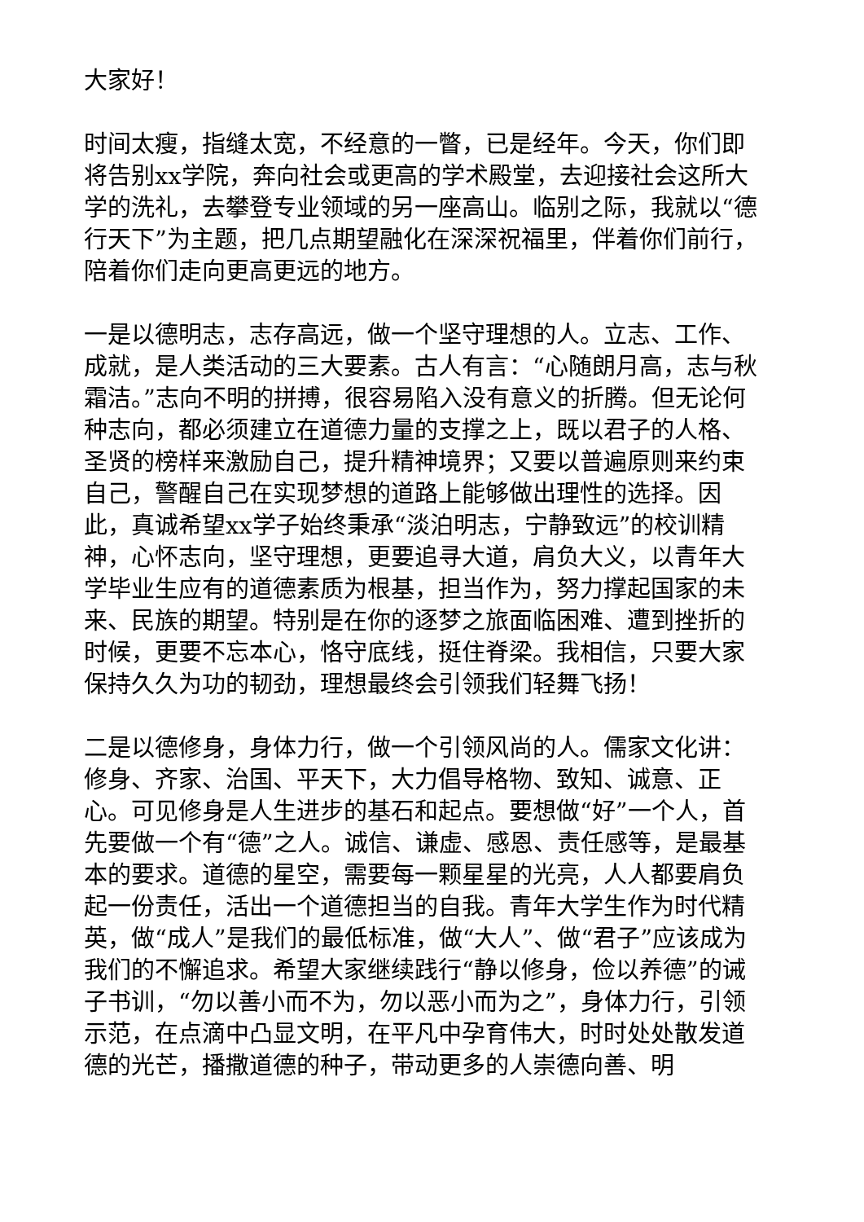大家好！
时间太瘦，指缝太宽，不经意的一瞥，已是经年。今天，你们即将告别xx学院，奔向社会或更高的学术殿堂，去迎接社会这所大学的洗礼，去攀登专业领域的另一座高山。临别之际，我就以“德行天下”为主题，把几点期望融化在深深祝福里，伴着你们前行，陪着你们走向更高更远的地方。
一是以德明志，志存高远，做一个坚守理想的人。立志、工作、成就，是人类活动的三大要素。古人有言：“心随朗月高，志与秋霜洁。”志向不明的拼搏，很容易陷入没有意义的折腾。但无论何种志向，都必须建立在道德力量的支撑之上，既以君子的人格、圣贤的榜样来激励自己，提升精神境界；又要以普遍原则来约束自己，警醒自己在实现梦想的道路上能够做出理性的选择。因此，真诚希望xx学子始终秉承“淡泊明志，宁静致远”的校训精神，心怀志向，坚守理想，更要追寻大道，肩负大义，以青年大学毕业生应有的道德素质为根基，担当作为，努力撑起国家的未来、民族的期望。特别是在你的逐梦之旅面临困难、遭到挫折的时候，更要不忘本心，恪守底线，挺住脊梁。我相信，只要大家保持久久为功的韧劲，理想最终会引领我们轻舞飞扬！
二是以德修身，身体力行，做一个引领风尚的人。儒家文化讲：修身、齐家、治国、平天下，大力倡导格物、致知、诚意、正心。可见修身是人生进步的基石和起点。要想做“好”一个人，首先要做一个有“德”之人。诚信、谦虚、感恩、责任感等，是最基本的要求。道德的星空，需要每一颗星星的光亮，人人都要肩负起一份责任，活出一个道德担当的自我。青年大学生作为时代精英，做“成人”是我们的最低标准，做“大人”、做“君子”应该成为我们的不懈追求。希望大家继续践行“静以修身，俭以养德”的诫子书训，“勿以善小而不为，勿以恶小而为之”，身体力行，引领示范，在点滴中凸显文明，在平凡中孕育伟大，时时处处散发道德的光芒，播撒道德的种子，带动更多的人崇德向善、明